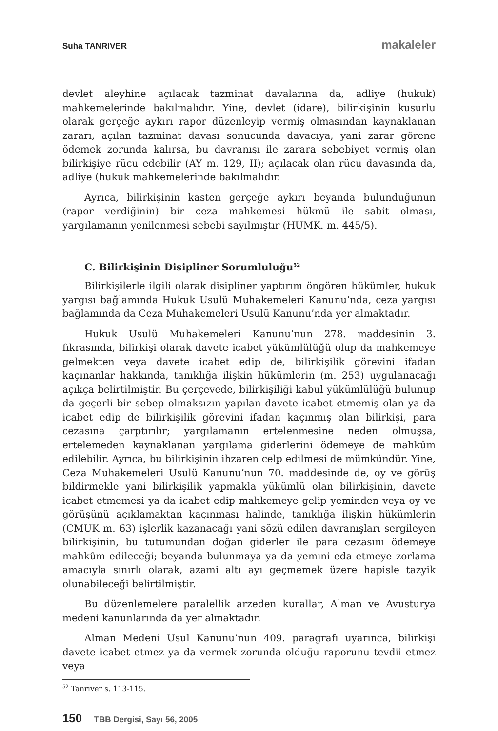Suha TANRIVER makaleler
devlet aleyhine açılacak tazminat davalarına da, adliye (hukuk) mahkemelerinde bakılmalıdır. Yine, devlet (idare), bilirkişinin kusurlu olarak gerçeğe aykırı rapor düzenleyip vermiş olmasından kaynaklanan zararı, açılan tazminat davası sonucunda davacıya, yani zarar görene ödemek zorunda kalırsa, bu davranışı ile zarara sebebiyet vermiş olan bilirkişiye rücu edebilir (AY m. 129, II); açılacak olan rücu davasında da, adliye (hukuk mahkemelerinde bakılmalıdır.
Ayrıca, bilirkişinin kasten gerçeğe aykırı beyanda bulunduğunun (rapor verdiğinin) bir ceza mahkemesi hükmü ile sabit olması, yargılamanın yenilenmesi sebebi sayılmıştır (HUMK. m. 445/5).
C. Bilirkişinin Disipliner Sorumluluğu<sup>52</sup>
Bilirkişilerle ilgili olarak disipliner yaptırım öngören hükümler, hukuk yargısı bağlamında Hukuk Usulü Muhakemeleri Kanunu’nda, ceza yargısı bağlamında da Ceza Muhakemeleri Usulü Kanunu’nda yer almaktadır.
Hukuk Usulü Muhakemeleri Kanunu’nun 278. maddesinin 3. fıkrasında, bilirkişi olarak davete icabet yükümlülüğü olup da mahkemeye gelmekten veya davete icabet edip de, bilirkişilik görevini ifadan kaçınanlar hakkında, tanıklığa ilişkin hükümlerin (m. 253) uygulanacağı açıkça belirtilmiştir. Bu çerçevede, bilirkişiliği kabul yükümlülüğü bulunup da geçerli bir sebep olmaksızın yapılan davete icabet etmemiş olan ya da icabet edip de bilirkişilik görevini ifadan kaçınmış olan bilirkişi, para cezasına çarptırılır; yargılamanın ertelenmesine neden olmuşsa, ertelemeden kaynaklanan yargılama giderlerini ödemeye de mahkûm edilebilir. Ayrıca, bu bilirkişinin ihzaren celp edilmesi de mümkündür. Yine, Ceza Muhakemeleri Usulü Kanunu’nun 70. maddesinde de, oy ve görüş bildirmekle yani bilirkişilik yapmakla yükümlü olan bilirkişinin, davete icabet etmemesi ya da icabet edip mahkemeye gelip yeminden veya oy ve görüşünü açıklamaktan kaçınması halinde, tanıklığa ilişkin hükümlerin (CMUK m. 63) işlerlik kazanacağı yani sözü edilen davranışları sergileyen bilirkişinin, bu tutumundan doğan giderler ile para cezasını ödemeye mahkûm edileceği; beyanda bulunmaya ya da yemini eda etmeye zorlama amacıyla sınırlı olarak, azami altı ayı geçmemek üzere hapisle tazyik olunabileceği belirtilmiştir.
Bu düzenlemelere paralellik arzeden kurallar, Alman ve Avusturya medeni kanunlarında da yer almaktadır.
Alman Medeni Usul Kanunu’nun 409. paragrafı uyarınca, bilirkişi davete icabet etmez ya da vermek zorunda olduğu raporunu tevdii etmez veya
<sup>52</sup> Tanrıver s. 113-115.
150 TBB Dergisi, Sayı 56, 2005